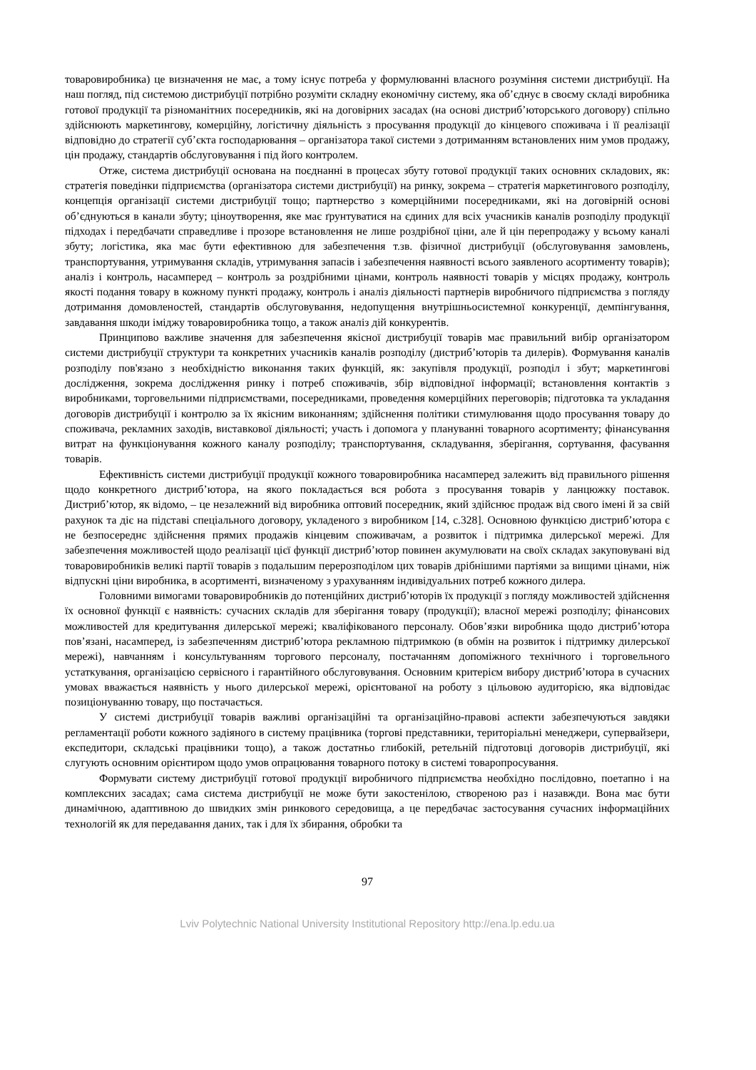товаровиробника) це визначення не має, а тому існує потреба у формулюванні власного розуміння системи дистрибуції. На наш погляд, під системою дистрибуції потрібно розуміти складну економічну систему, яка об’єднує в своєму складі виробника готової продукції та різноманітних посередників, які на договірних засадах (на основі дистриб’юторського договору) спільно здійснюють маркетингову, комерційну, логістичну діяльність з просування продукції до кінцевого споживача і її реалізації відповідно до стратегії суб’єкта господарювання – організатора такої системи з дотриманням встановлених ним умов продажу, цін продажу, стандартів обслуговування і під його контролем.
Отже, система дистрибуції основана на поєднанні в процесах збуту готової продукції таких основних складових, як: стратегія поведінки підприємства (організатора системи дистрибуції) на ринку, зокрема – стратегія маркетингового розподілу, концепція організації системи дистрибуції тощо; партнерство з комерційними посередниками, які на договірній основі об’єднуються в канали збуту; ціноутворення, яке має ґрунтуватися на єдиних для всіх учасників каналів розподілу продукції підходах і передбачати справедливе і прозоре встановлення не лише роздрібної ціни, але й цін перепродажу у всьому каналі збуту; логістика, яка має бути ефективною для забезпечення т.зв. фізичної дистрибуції (обслуговування замовлень, транспортування, утримування складів, утримування запасів і забезпечення наявності всього заявленого асортименту товарів); аналіз і контроль, насамперед – контроль за роздрібними цінами, контроль наявності товарів у місцях продажу, контроль якості подання товару в кожному пункті продажу, контроль і аналіз діяльності партнерів виробничого підприємства з погляду дотримання домовленостей, стандартів обслуговування, недопущення внутрішньосистемної конкуренції, демпінгування, завдавання шкоди іміджу товаровиробника тощо, а також аналіз дій конкурентів.
Принципово важливе значення для забезпечення якісної дистрибуції товарів має правильний вибір організатором системи дистрибуції структури та конкретних учасників каналів розподілу (дистриб’юторів та дилерів). Формування каналів розподілу пов'язано з необхідністю виконання таких функцій, як: закупівля продукції, розподіл і збут; маркетингові дослідження, зокрема дослідження ринку і потреб споживачів, збір відповідної інформації; встановлення контактів з виробниками, торговельними підприємствами, посередниками, проведення комерційних переговорів; підготовка та укладання договорів дистрибуції і контролю за їх якісним виконанням; здійснення політики стимулювання щодо просування товару до споживача, рекламних заходів, виставкової діяльності; участь і допомога у плануванні товарного асортименту; фінансування витрат на функціонування кожного каналу розподілу; транспортування, складування, зберігання, сортування, фасування товарів.
Ефективність системи дистрибуції продукції кожного товаровиробника насамперед залежить від правильного рішення щодо конкретного дистриб’ютора, на якого покладається вся робота з просування товарів у ланцюжку поставок. Дистриб’ютор, як відомо, – це незалежний від виробника оптовий посередник, який здійснює продаж від свого імені й за свій рахунок та діє на підставі спеціального договору, укладеного з виробником [14, с.328]. Основною функцією дистриб’ютора є не безпосереднє здійснення прямих продажів кінцевим споживачам, а розвиток і підтримка дилерської мережі. Для забезпечення можливостей щодо реалізації цієї функції дистриб’ютор повинен акумулювати на своїх складах закуповувані від товаровиробників великі партії товарів з подальшим перерозподілом цих товарів дрібнішими партіями за вищими цінами, ніж відпускні ціни виробника, в асортименті, визначеному з урахуванням індивідуальних потреб кожного дилера.
Головними вимогами товаровиробників до потенційних дистриб’юторів їх продукції з погляду можливостей здійснення їх основної функції є наявність: сучасних складів для зберігання товару (продукції); власної мережі розподілу; фінансових можливостей для кредитування дилерської мережі; кваліфікованого персоналу. Обов’язки виробника щодо дистриб’ютора пов’язані, насамперед, із забезпеченням дистриб’ютора рекламною підтримкою (в обмін на розвиток і підтримку дилерської мережі), навчанням і консультуванням торгового персоналу, постачанням допоміжного технічного і торговельного устаткування, організацією сервісного і гарантійного обслуговування. Основним критерієм вибору дистриб’ютора в сучасних умовах вважається наявність у нього дилерської мережі, орієнтованої на роботу з цільовою аудиторією, яка відповідає позиціонуванню товару, що постачається.
У системі дистрибуції товарів важливі організаційні та організаційно-правові аспекти забезпечуються завдяки регламентації роботи кожного задіяного в систему працівника (торгові представники, територіальні менеджери, супервайзери, експедитори, складські працівники тощо), а також достатньо глибокій, ретельній підготовці договорів дистрибуції, які слугують основним орієнтиром щодо умов опрацювання товарного потоку в системі товаропросування.
Формувати систему дистрибуції готової продукції виробничого підприємства необхідно послідовно, поетапно і на комплексних засадах; сама система дистрибуції не може бути закостенілою, створеною раз і назавжди. Вона має бути динамічною, адаптивною до швидких змін ринкового середовища, а це передбачає застосування сучасних інформаційних технологій як для передавання даних, так і для їх збирання, обробки та
97
Lviv Polytechnic National University Institutional Repository http://ena.lp.edu.ua